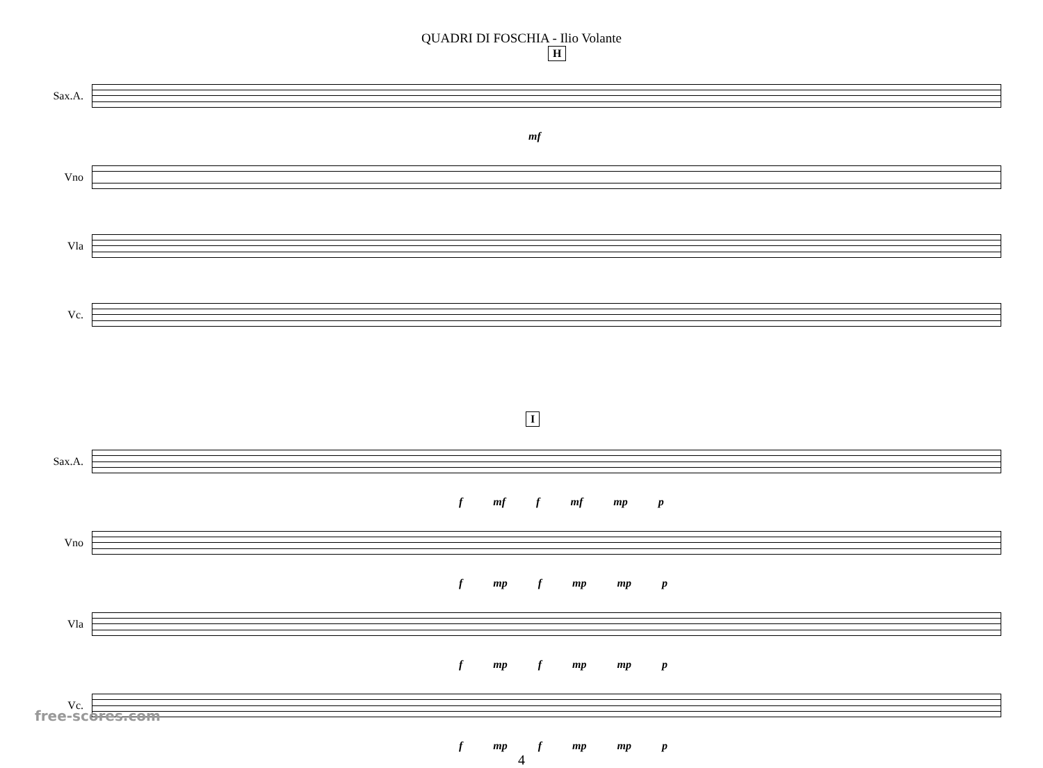QUADRI DI FOSCHIA - Ilio Volante
H
Sax.A.
mf
Vno
Vla
Vc.
I
Sax.A.
f mf f mf mp p
Vno
f mp f mp mp p
Vla
f mp f mp mp p
Vc.
f mp f mp mp p
4
free-scores.com